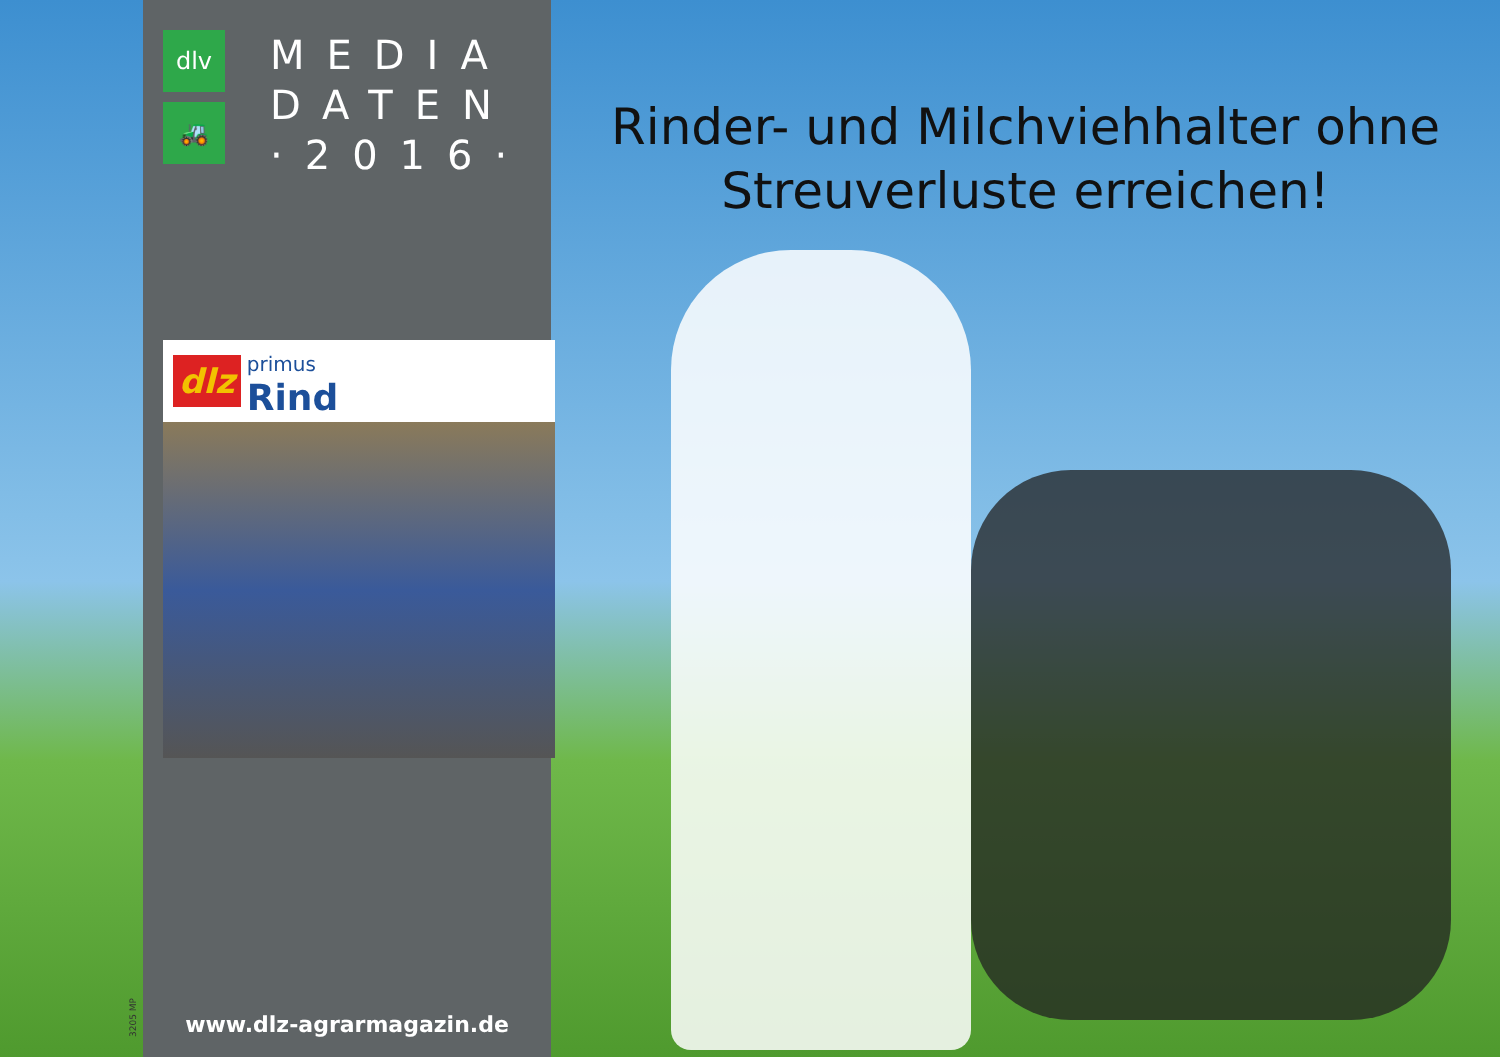3205 MP
dlv
🚜
MEDIA
DATEN
·2016·
dlz primus
Rind
www.dlz-agrarmagazin.de
Rinder- und Milchviehhalter ohne
Streuverluste erreichen!